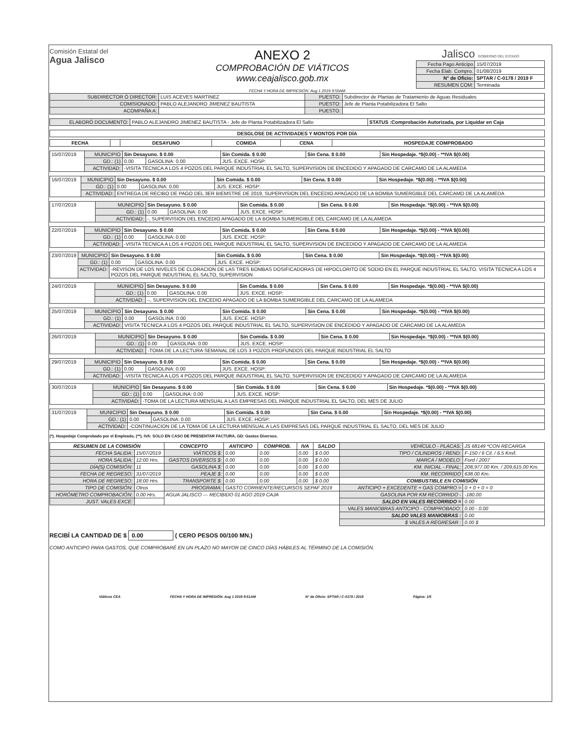Comisión Estatal del
Agua Jalisco
ANEXO 2
COMPROBACIÓN DE VIÁTICOS
www.ceajalisco.gob.mx
Jalisco GOBIERNO DEL ESTADO
| Fecha Pago Anticipo | 15/07/2019 |
| Fecha Elab. Compro. | 01/08/2019 |
| N° de Oficio: | SPTAR / C-0178 / 2019 F |
| RESUMEN COM: | Terminada |
FECHA Y HORA DE IMPRESIÓN: Aug 1 2019 9:50AM
| SUBDIRECTOR Ó DIRECTOR: | LUIS ACEVES MARTINEZ | PUESTO: | Subdirector de Plantas de Tratamiento de Aguas Residuales |
| COMISIONADO: | PABLO ALEJANDRO JIMENEZ BAUTISTA | PUESTO: | Jefe de Planta Potabilizadora El Salto |
| ACOMPAÑA A: | | PUESTO: | |
| ELABORÓ DOCUMENTO: | PABLO ALEJANDRO JIMENEZ BAUTISTA - Jefe de Planta Potabilizadora El Salto | STATUS :Comprobación Autorizada, por Liquidar en Caja |
| DESGLOSE DE ACTIVIDADES Y MONTOS POR DÍA |
| --- |
| FECHA | | DESAYUNO | COMIDA | CENA | HOSPEDAJE COMPROBADO |
| --- | --- | --- | --- | --- | --- |
| 15/07/2019 | MUNICIPIO | Sin Desayuno. $ 0.00 | | Sin Comida. $ 0.00 | Sin Cena. $ 0.00 | Sin Hospedaje. *$(0.00) - **IVA $(0.00) |
| | GD.: (1) | 0.00 | GASOLINA: 0.00 | JUS. EXCE. HOSP: | | |
| | ACTIVIDAD: | -VISITA TECNICA A LOS 4 POZOS DEL PARQUE INDUSTRIAL EL SALTO, SUPERVISION DE ENCEDIDO Y APAGADO DE CARCAMO DE LA ALAMEDA | | | | |
| 16/07/2019 | MUNICIPIO | Sin Desayuno. $ 0.00 | | Sin Comida. $ 0.00 | Sin Cena. $ 0.00 | Sin Hospedaje. *$(0.00) - **IVA $(0.00) |
| | GD.: (1) | 0.00 | GASOLINA: 0.00 | JUS. EXCE. HOSP: | | |
| | ACTIVIDAD: | ENTREGA DE RECIBO DE PAGO DEL 3ER BIEMSTRE DE 2019, SUPERVISION DEL ENCEDIO APAGADO DE LA BOMBA SUMERGIBLE DEL CARCAMO DE LA ALAMEDA | | | | |
| 17/07/2019 | MUNICIPIO | Sin Desayuno. $ 0.00 | | Sin Comida. $ 0.00 | Sin Cena. $ 0.00 | Sin Hospedaje. *$(0.00) - **IVA $(0.00) |
| | GD.: (1) | 0.00 | GASOLINA: 0.00 | JUS. EXCE. HOSP: | | |
| | ACTIVIDAD: | -, SUPERVISION DEL ENCEDIO APAGADO DE LA BOMBA SUMERGIBLE DEL CARCAMO DE LA ALAMEDA | | | | |
| 22/07/2019 | MUNICIPIO | Sin Desayuno. $ 0.00 | | Sin Comida. $ 0.00 | Sin Cena. $ 0.00 | Sin Hospedaje. *$(0.00) - **IVA $(0.00) |
| | GD.: (1) | 0.00 | GASOLINA: 0.00 | JUS. EXCE. HOSP: | | |
| | ACTIVIDAD: | -VISITA TECNICA A LOS 4 POZOS DEL PARQUE INDUSTRIAL EL SALTO, SUPERVISION DE ENCEDIDO Y APAGADO DE CARCAMO DE LA ALAMEDA | | | | |
| 23/07/2019 | MUNICIPIO | Sin Desayuno. $ 0.00 | | Sin Comida. $ 0.00 | Sin Cena. $ 0.00 | Sin Hospedaje. *$(0.00) - **IVA $(0.00) |
| | GD.: (1) | 0.00 | GASOLINA: 0.00 | JUS. EXCE. HOSP: | | |
| | ACTIVIDAD: | -REVISON DE LOS NIVELES DE CLORACION DE LAS TRES BOMBAS DOSIFICADORAS DE HIPOCLORITO DE SODIO EN EL PARQUE INDUSTRIAL EL SALTO. VISITA TECNICA A LOS 4 POZOS DEL PARQUE INDUSTRIAL EL SALTO, SUPERVISION | | | | |
| 24/07/2019 | MUNICIPIO | Sin Desayuno. $ 0.00 | | Sin Comida. $ 0.00 | Sin Cena. $ 0.00 | Sin Hospedaje. *$(0.00) - **IVA $(0.00) |
| | GD.: (1) | 0.00 | GASOLINA: 0.00 | JUS. EXCE. HOSP: | | |
| | ACTIVIDAD: | --, SUPERVISION DEL ENCEDIO APAGADO DE LA BOMBA SUMERGIBLE DEL CARCAMO DE LA ALAMEDA | | | | |
| 25/07/2019 | MUNICIPIO | Sin Desayuno. $ 0.00 | | Sin Comida. $ 0.00 | Sin Cena. $ 0.00 | Sin Hospedaje. *$(0.00) - **IVA $(0.00) |
| | GD.: (1) | 0.00 | GASOLINA: 0.00 | JUS. EXCE. HOSP: | | |
| | ACTIVIDAD: | VISITA TECNICA A LOS 4 POZOS DEL PARQUE INDUSTRIAL EL SALTO, SUPERVISION DE ENCEDIDO Y APAGADO DE CARCAMO DE LA ALAMEDA | | | | |
| 26/07/2019 | MUNICIPIO | Sin Desayuno. $ 0.00 | | Sin Comida. $ 0.00 | Sin Cena. $ 0.00 | Sin Hospedaje. *$(0.00) - **IVA $(0.00) |
| | GD.: (1) | 0.00 | GASOLINA: 0.00 | JUS. EXCE. HOSP: | | |
| | ACTIVIDAD: | -TOMA DE LA LECTURA SEMANAL DE LOS 3 POZOS PROFUNDOS DEL PARQUE INDUSTRIAL EL SALTO | | | | |
| 29/07/2019 | MUNICIPIO | Sin Desayuno. $ 0.00 | | Sin Comida. $ 0.00 | Sin Cena. $ 0.00 | Sin Hospedaje. *$(0.00) - **IVA $(0.00) |
| | GD.: (1) | 0.00 | GASOLINA: 0.00 | JUS. EXCE. HOSP: | | |
| | ACTIVIDAD: | -VISITA TECNICA A LOS 4 POZOS DEL PARQUE INDUSTRIAL EL SALTO, SUPERVISION DE ENCEDIDO Y APAGADO DE CARCAMO DE LA ALAMEDA | | | | |
| 30/07/2019 | MUNICIPIO | Sin Desayuno. $ 0.00 | | Sin Comida. $ 0.00 | Sin Cena. $ 0.00 | Sin Hospedaje. *$(0.00) - **IVA $(0.00) |
| | GD.: (1) | 0.00 | GASOLINA: 0.00 | JUS. EXCE. HOSP: | | |
| | ACTIVIDAD: | -TOMA DE LA LECTURA MENSUAL A LAS EMPRESAS DEL PARQUE INDUSTRIAL EL SALTO, DEL MES DE JULIO | | | | |
| 31/07/2019 | MUNICIPIO | Sin Desayuno. $ 0.00 | | Sin Comida. $ 0.00 | Sin Cena. $ 0.00 | Sin Hospedaje. *$(0.00) - **IVA $(0.00) |
| | GD.: (1) | 0.00 | GASOLINA: 0.00 | JUS. EXCE. HOSP: | | |
| | ACTIVIDAD: | -CONTINUACION DE LA TOMA DE LA LECTURA MENSUAL A LAS EMPRESAS DEL PARQUE INDUSTRIAL EL SALTO, DEL MES DE JULIO | | | | |
(*). Hospedaje Comprobado por el Empleado, (**). IVA: SOLO EN CASO DE PRESENTAR FACTURA, GD: Gastos Diversos.
| RESUMEN DE LA COMISIÓN | | CONCEPTO | ANTICIPO | COMPROB. | IVA | SALDO | VEHÍCULO - PLACAS: | JS 68149 *CON RECARGA |
| FECHA SALIDA: | 15/07/2019 | VIÁTICOS $: | 0.00 | 0.00 | 0.00 | $ 0.00 | TIPO / CILINDROS / REND: | F-150 / 6 Cil. / 6.5 Km/l. |
| HORA SALIDA: | 12:00 Hrs. | GASTOS DIVERSOS $: | 0.00 | 0.00 | 0.00 | $ 0.00 | MARCA / MODELO: | Ford / 2007 |
| DÍA(S) COMISIÓN: | 11 | GASOLINA $: | 0.00 | 0.00 | 0.00 | $ 0.00 | KM. INICIAL - FINAL: | 208,977.00 Km. / 209,615.00 Km. |
| FECHA DE REGRESO: | 31/07/2019 | PEAJE $: | 0.00 | 0.00 | 0.00 | $ 0.00 | KM. RECORRIDO | 638.00 Km. |
| HORA DE REGRESO: | 18:00 Hrs. | TRANSPORTE $: | 0.00 | 0.00 | 0.00 | $ 0.00 | COMBUSTIBLE EN COMISIÓN | |
| TIPO DE COMISIÓN: | Otros | PROGRAMA: | GASTO CORRIENTE/RECURSOS SEPAF 2019 | | | | ANTICIPO + EXCEDENTE + GAS COMPRO = | 0 + 0 + 0 = 0 |
| HORÓMETRO COMPROBACIÓN: | 0.00 Hrs. | AGUA JALISCO — RECIBIDO 01 AGO 2019 CAJA | | | | | GASOLINA POR KM RECORRIDO - | -180.00 |
| JUST. VALES EXCE: | | | | | | | SALDO EN VALES RECORRIDO = | 0.00 |
| | | | | | | | VALES MANIOBRAS ANTICIPO - COMPROBADO: | 0.00 - 0.00 |
| | | | | | | | SALDO VALES MANIOBRAS : | 0.00 |
| | | | | | | | $ VALES A REGRESAR : | 0.00 $ |
RECIBÍ LA CANTIDAD DE $ 0.00 ( CERO PESOS 00/100 MN.)
COMO ANTICIPO PARA GASTOS, QUE COMPROBARÉ EN UN PLAZO NO MAYOR DE CINCO DÍAS HÁBILES AL TÉRMINO DE LA COMISIÓN.
Viáticos CEA FECHA Y HORA DE IMPRESIÓN: Aug 1 2019 9:51AM N° de Oficio: SPTAR / C-0178 / 2019 Página: 1/5